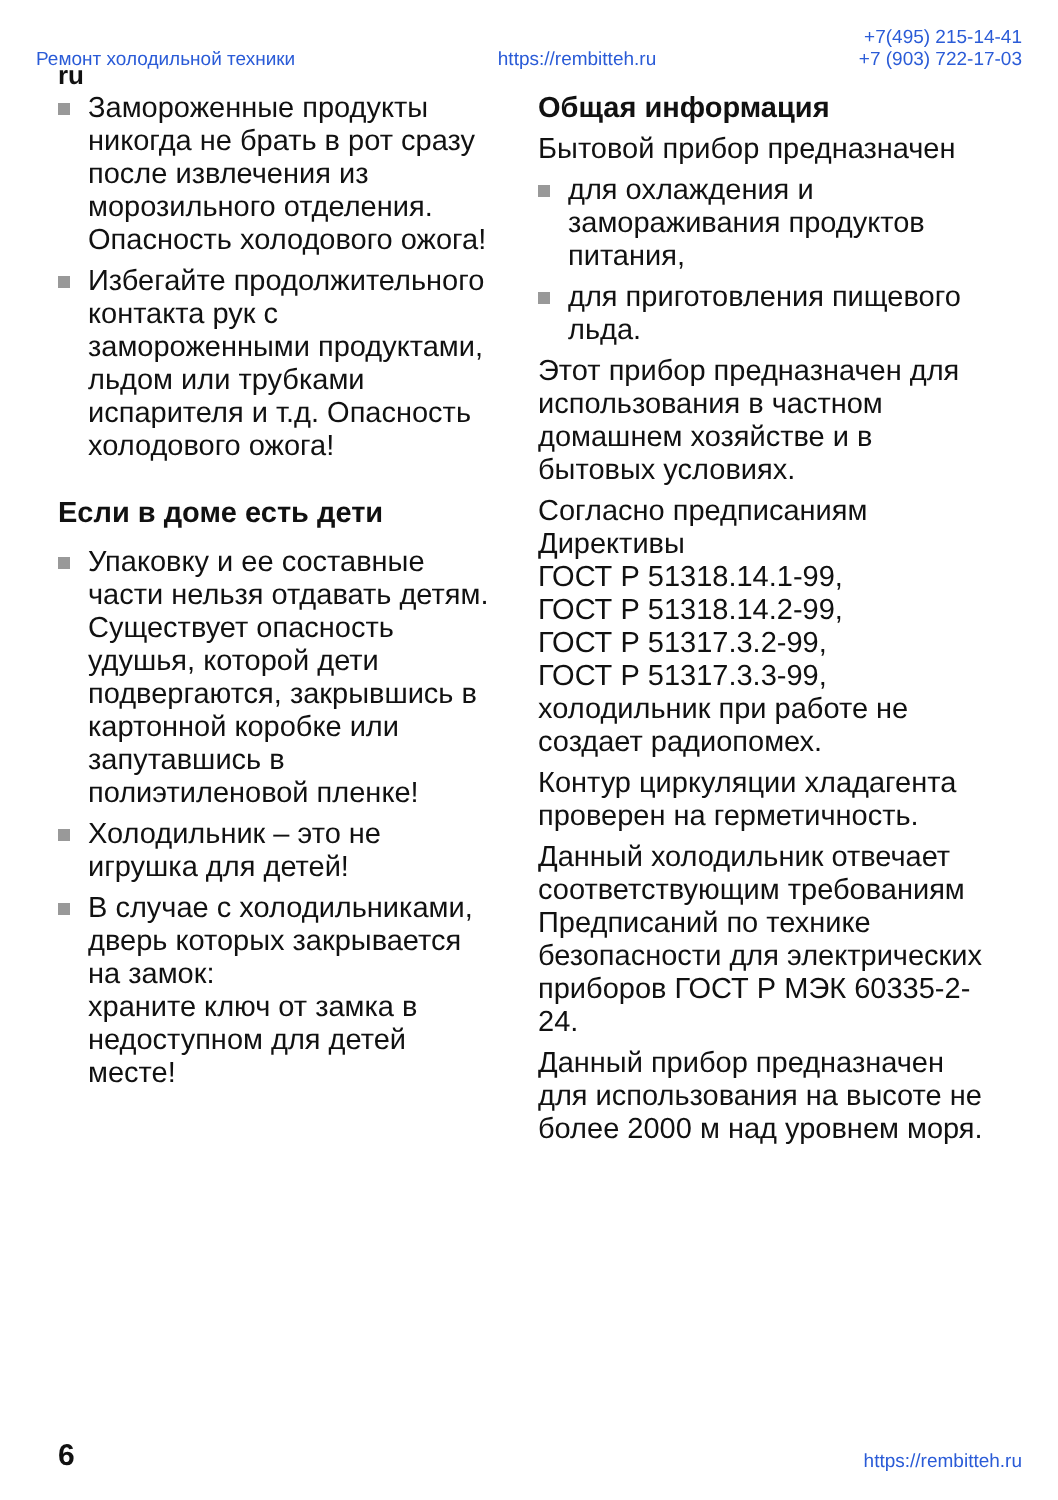Ремонт холодильной техники https://rembitteh.ru +7(495) 215-14-41
+7 (903) 722-17-03
ru
Замороженные продукты никогда не брать в рот сразу после извлечения из морозильного отделения. Опасность холодового ожога!
Избегайте продолжительного контакта рук с замороженными продуктами, льдом или трубками испарителя и т.д. Опасность холодового ожога!
Если в доме есть дети
Упаковку и ее составные части нельзя отдавать детям. Существует опасность удушья, которой дети подвергаются, закрывшись в картонной коробке или запутавшись в полиэтиленовой пленке!
Холодильник – это не игрушка для детей!
В случае с холодильниками, дверь которых закрывается на замок:
храните ключ от замка в недоступном для детей месте!
Общая информация
Бытовой прибор предназначен
для охлаждения и замораживания продуктов питания,
для приготовления пищевого льда.
Этот прибор предназначен для использования в частном домашнем хозяйстве и в бытовых условиях.
Согласно предписаниям Директивы
ГОСТ Р 51318.14.1-99,
ГОСТ Р 51318.14.2-99,
ГОСТ Р 51317.3.2-99,
ГОСТ Р 51317.3.3-99,
холодильник при работе не создает радиопомех.
Контур циркуляции хладагента проверен на герметичность.
Данный холодильник отвечает соответствующим требованиям Предписаний по технике безопасности для электрических приборов ГОСТ Р МЭК 60335-2-24.
Данный прибор предназначен для использования на высоте не более 2000 м над уровнем моря.
6 https://rembitteh.ru